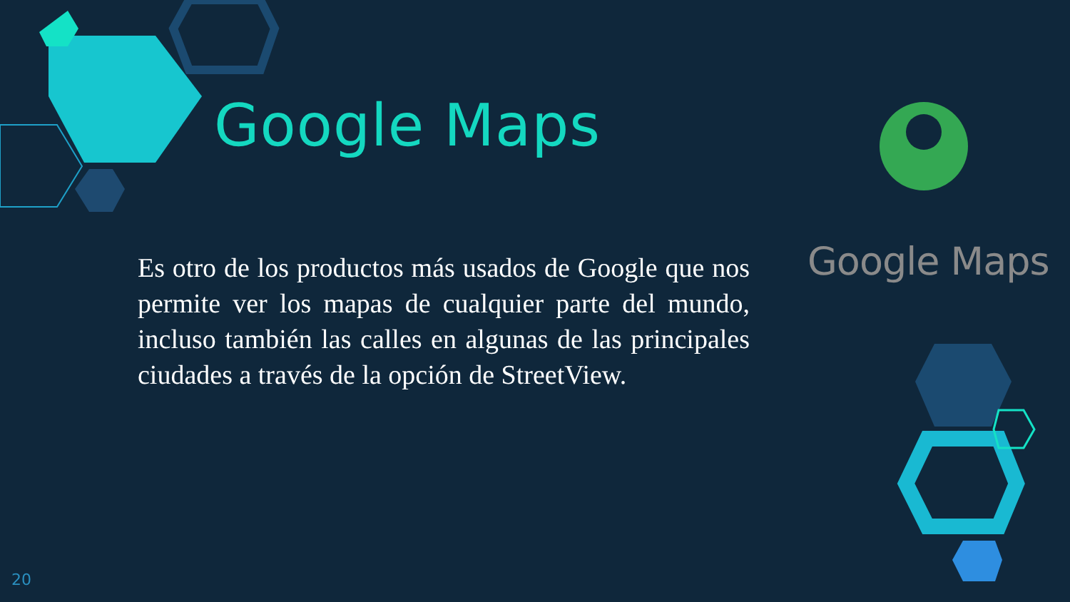Google Maps
Es otro de los productos más usados de Google que nos permite ver los mapas de cualquier parte del mundo, incluso también las calles en algunas de las principales ciudades a través de la opción de StreetView.
Google Maps
20